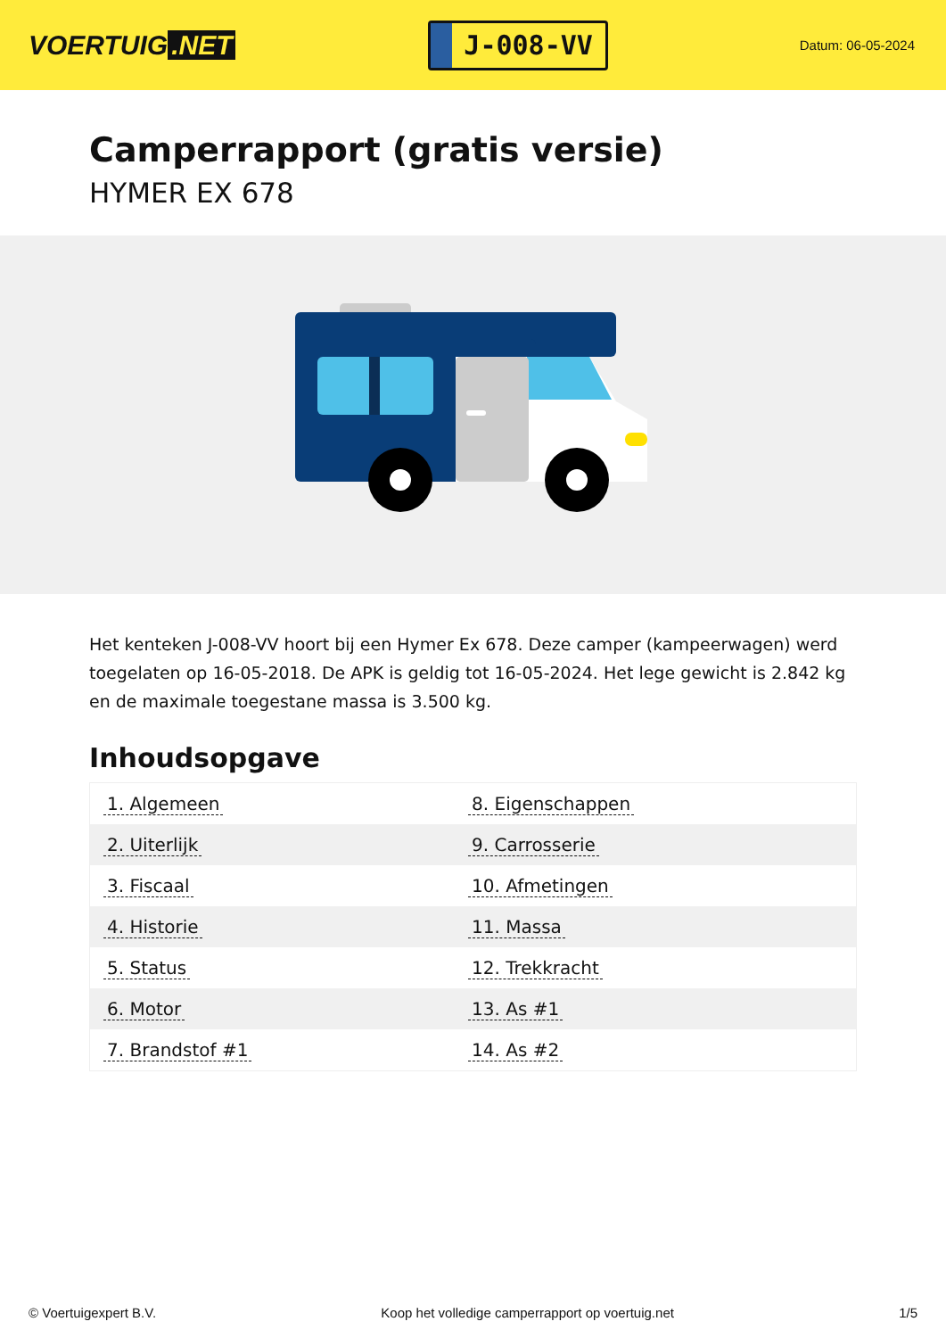VOERTUIG.NET
J-008-VV
Datum: 06-05-2024
Camperrapport (gratis versie)
HYMER EX 678
Het kenteken J-008-VV hoort bij een Hymer Ex 678. Deze camper (kampeerwagen) werd toegelaten op 16-05-2018. De APK is geldig tot 16-05-2024. Het lege gewicht is 2.842 kg en de maximale toegestane massa is 3.500 kg.
Inhoudsopgave
| 1. Algemeen | 8. Eigenschappen |
| 2. Uiterlijk | 9. Carrosserie |
| 3. Fiscaal | 10. Afmetingen |
| 4. Historie | 11. Massa |
| 5. Status | 12. Trekkracht |
| 6. Motor | 13. As #1 |
| 7. Brandstof #1 | 14. As #2 |
© Voertuigexpert B.V. Koop het volledige camperrapport op voertuig.net 1/5